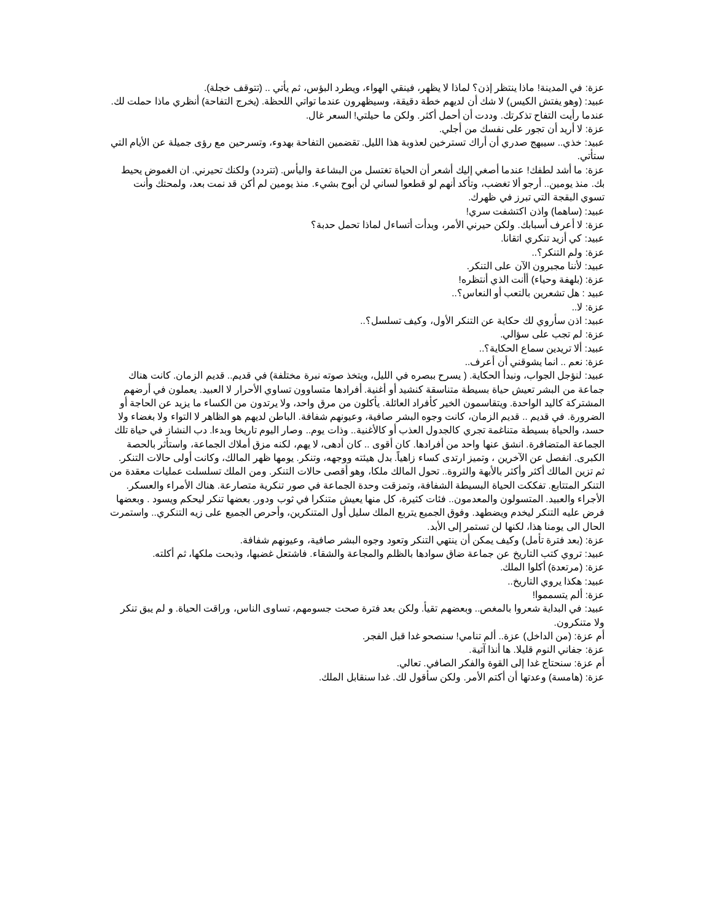عزة: في المدينة! ماذا ينتظر إذن؟ لماذا لا يظهر، فينقي الهواء، ويطرد البؤس، ثم يأتي .. (تتوقف خجلة).
عبيد: (وهو يفتش الكيس) لا شك أن لديهم خطة دقيقة، وسيظهرون عندما تواتي اللحظة. (يخرج التفاحة) أنظري ماذا حملت لك. عندما رأيت التفاح تذكرتك. وددت أن أحمل أكثر. ولكن ما حيلتي! السعر غال.
عزة: لا أريد أن تجور على نفسك من أجلي.
عبيد: خذي.. سيبهج صدري أن أراك تسترخين لعذوبة هذا الليل. تقضمين التفاحة بهدوء، وتسرحين مع رؤى جميلة عن الأيام التي ستأتي.
عزة: ما أشد لطفك! عندما أصغي إليك أشعر أن الحياة تغتسل من البشاعة واليأس. (تتردد) ولكنك تحيرني. ان الغموض يحيط بك. منذ يومين.. أرجو ألا تغضب، وتأكد أنهم لو قطعوا لساني لن أبوح بشيء. منذ يومين لم أكن قد نمت بعد، ولمحتك وأنت تسوي البقجة التي تبرز في ظهرك.
عبيد: (ساهما) واذن اكتشفت سري!
عزة: لا أعرف أسبابك. ولكن حيرني الأمر، وبدأت أتساءل لماذا تحمل حدبة؟
عبيد: كي أزيد تنكري اتقانا.
عزة: ولم التنكر؟..
عبيد: لأننا مجبرون الآن على التنكر.
عزة: (بلهفة وحياء) أأنت الذي أنتظره!
عبيد : هل تشعرين بالتعب أو النعاس؟..
عزة: لا..
عبيد: اذن سأروي لك حكاية عن التنكر الأول، وكيف تسلسل؟..
عزة: لم تجب على سؤالي.
عبيد: ألا تريدين سماع الحكاية؟..
عزة: نعم .. انما يشوقني أن أعرف..
عبيد: لنؤجل الجواب، ونبدأ الحكاية. ( يسرح ببصره في الليل، ويتخذ صوته نبرة مختلفة) في قديم.. قديم الزمان. كانت هناك جماعة من البشر تعيش حياة بسيطة متناسقة كنشيد أو أغنية. أفرادها متساوون تساوي الأحرار لا العبيد. يعملون في أرضهم المشتركة كاليد الواحدة. ويتقاسمون الخير كأفراد العائلة. يأكلون من مرق واحد، ولا يرتدون من الكساء ما يزيد عن الحاجة أو الضرورة. في قديم .. قديم الزمان، كانت وجوه البشر صافية، وعيونهم شفافة. الباطن لديهم هو الظاهر لا التواء ولا بغضاء ولا حسد، والحياة بسيطة متناغمة تجري كالجدول العذب أو كالأغنية.. وذات يوم.. وصار اليوم تاريخا وبدءا. دب النشاز في حياة تلك الجماعة المتضافرة. انشق عنها واحد من أفرادها. كان أقوى .. كان أدهى، لا يهم، لكنه مزق أملاك الجماعة، واستأثر بالحصة الكبرى. انفصل عن الآخرين ، وتميز ارتدى كساء زاهياً. بدل هيئته ووجهه، وتنكر. يومها ظهر المالك، وكانت أولى حالات التنكر. ثم تزين المالك أكثر وأكثر بالأبهة والثروة.. تحول المالك ملكا، وهو أقصى حالات التنكر. ومن الملك تسلسلت عمليات معقدة من التنكر المتتابع. تفككت الحياة البسيطة الشفافة، وتمزقت وحدة الجماعة في صور تنكرية متصارعة. هناك الأمراء والعسكر. الأجراء والعبيد. المتسولون والمعدمون.. فئات كثيرة، كل منها يعيش متنكرا في ثوب ودور. بعضها تنكر ليحكم ويسود . وبعضها فرض عليه التنكر ليخدم ويضطهد. وفوق الجميع يتربع الملك سليل أول المتنكرين، وأحرص الجميع على زيه التنكري.. واستمرت الحال الى يومنا هذا، لكنها لن تستمر إلى الأبد.
عزة: (بعد فترة تأمل) وكيف يمكن أن ينتهي التنكر وتعود وجوه البشر صافية، وعيونهم شفافة.
عبيد: تروي كتب التاريخ عن جماعة ضاق سوادها بالظلم والمجاعة والشقاء. فاشتعل غضبها، وذبحت ملكها، ثم أكلته.
عزة: (مرتعدة) أكلوا الملك.
عبيد: هكذا يروي التاريخ..
عزة: ألم يتسمموا!
عبيد: في البداية شعروا بالمغص.. وبعضهم تقيأ. ولكن بعد فترة صحت جسومهم، تساوى الناس، وراقت الحياة. و لم يبق تنكر ولا متنكرون.
أم عزة: (من الداخل) عزة.. ألم تنامي! سنصحو غدا قبل الفجر.
عزة: جفاني النوم قليلا. ها أنذا آتية.
أم عزة: سنحتاج غدا إلى القوة والفكر الصافي. تعالي.
عزة: (هامسة) وعدتها أن أكتم الأمر. ولكن سأقول لك. غدا سنقابل الملك.